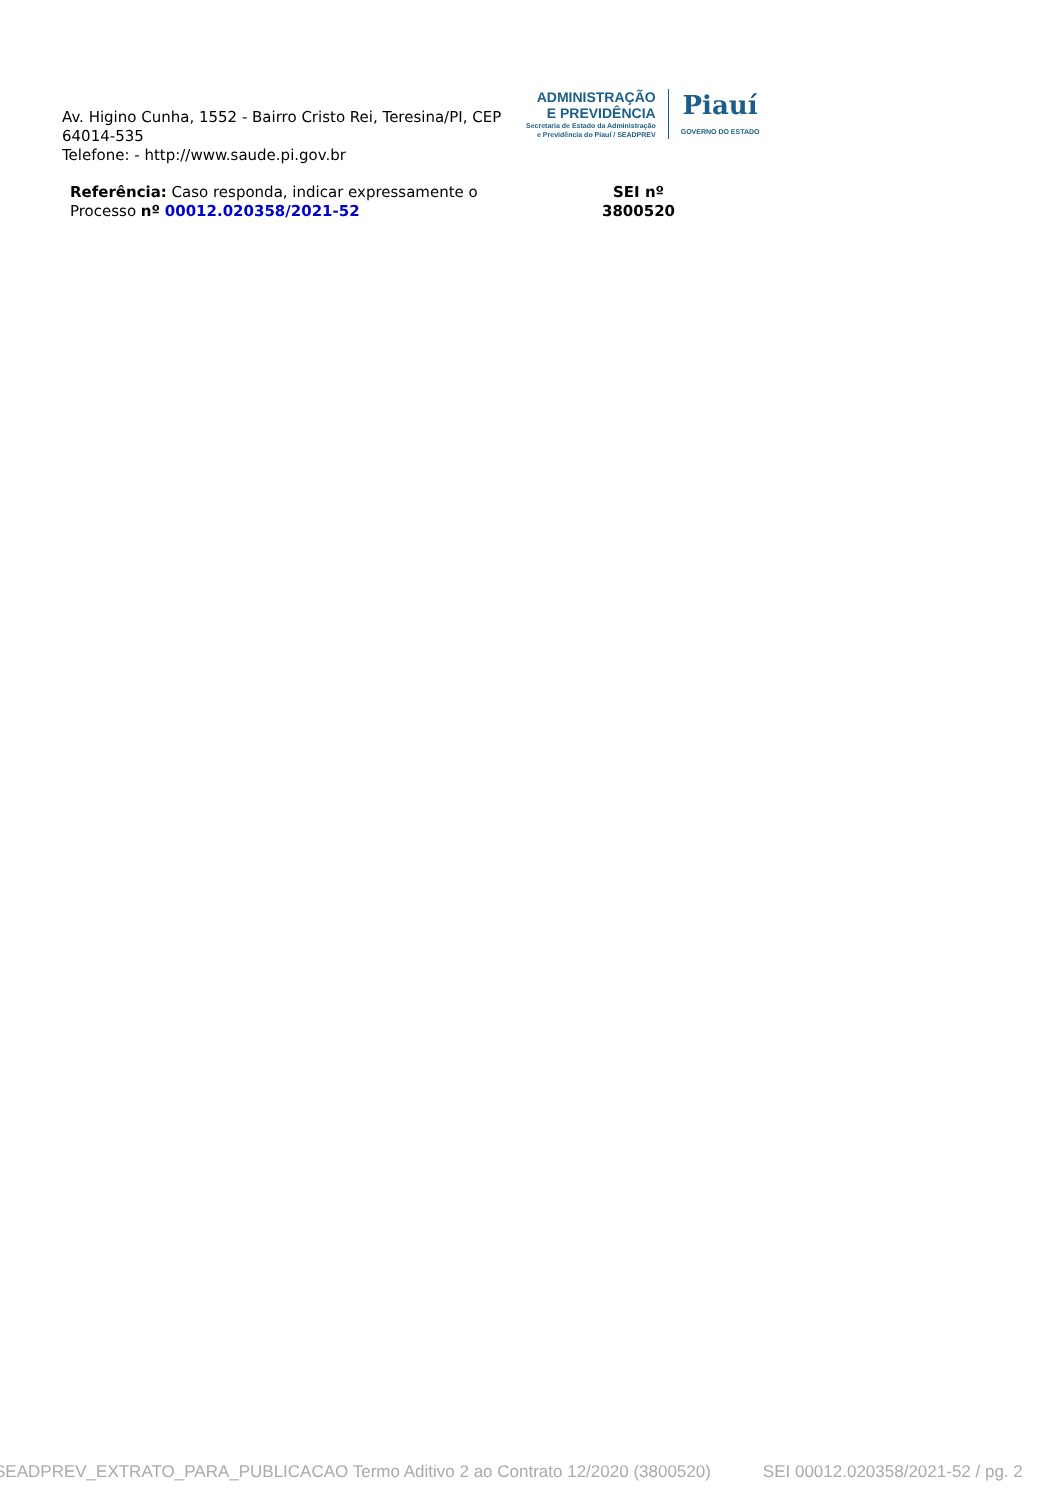Av. Higino Cunha, 1552 - Bairro Cristo Rei, Teresina/PI, CEP 64014-535
Telefone: - http://www.saude.pi.gov.br
ADMINISTRAÇÃO
E PREVIDÊNCIA
Secretaria de Estado da Administração
e Previdência do Piauí / SEADPREV
Piauí
GOVERNO DO ESTADO
Referência: Caso responda, indicar expressamente o Processo nº 00012.020358/2021-52
SEI nº
3800520
SEADPREV_EXTRATO_PARA_PUBLICACAO Termo Aditivo 2 ao Contrato 12/2020 (3800520) SEI 00012.020358/2021-52 / pg. 2